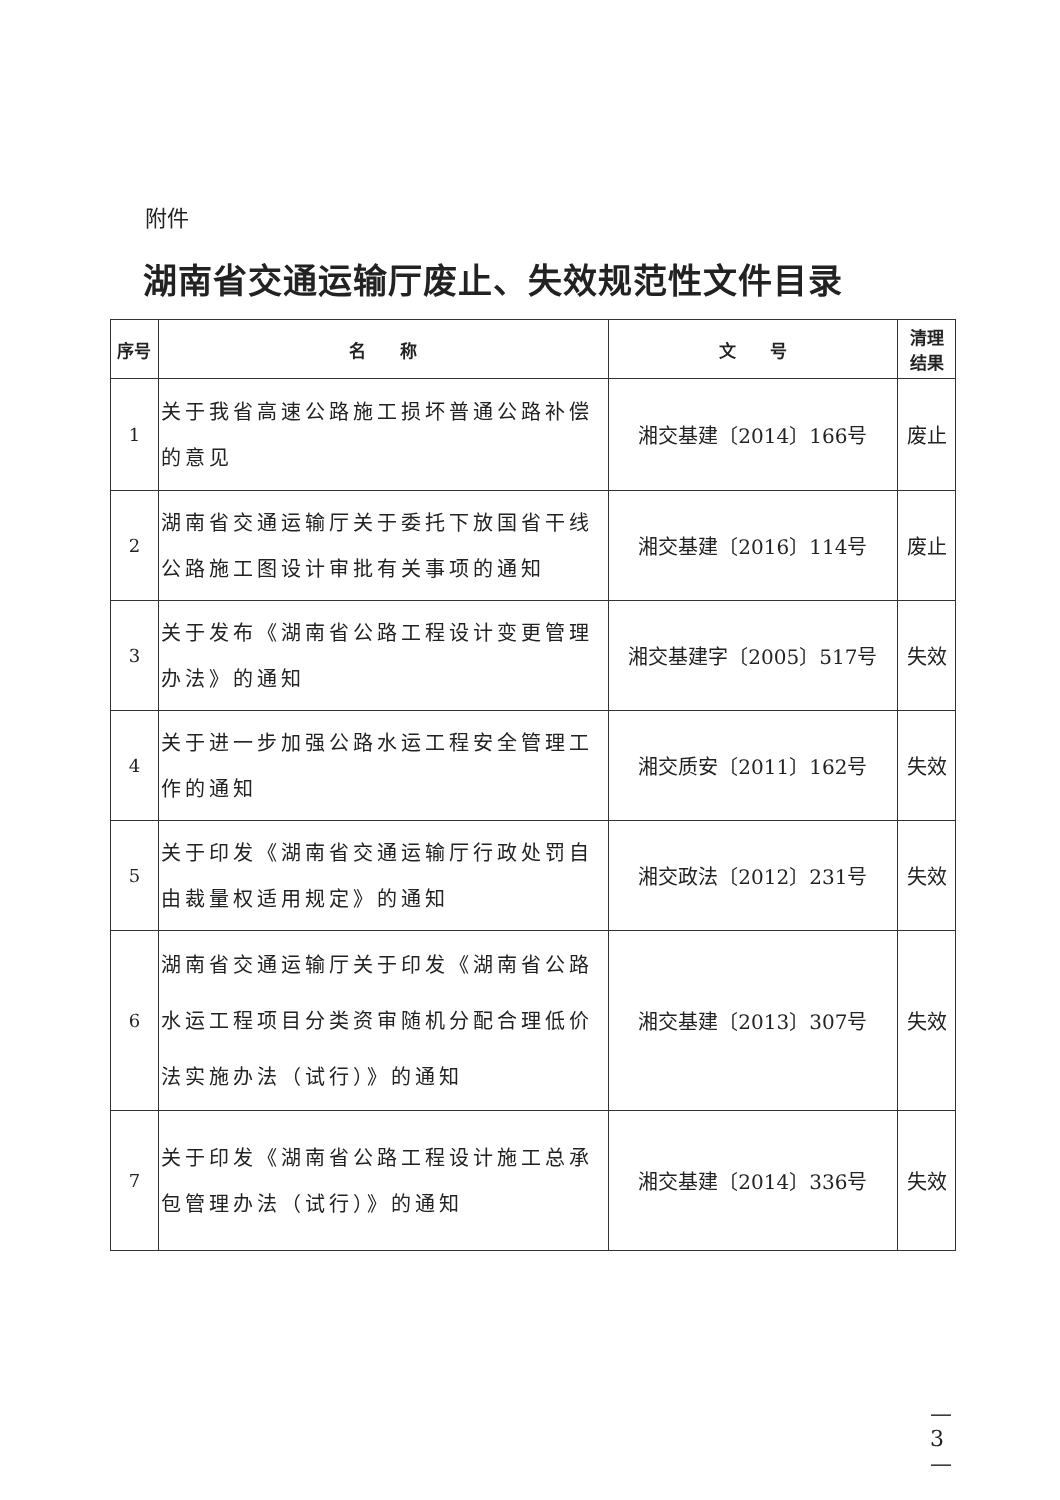附件
湖南省交通运输厅废止、失效规范性文件目录
| 序号 | 名 称 | 文 号 | 清理 结果 |
| --- | --- | --- | --- |
| 1 | 关于我省高速公路施工损坏普通公路补偿的意见 | 湘交基建〔2014〕166号 | 废止 |
| 2 | 湖南省交通运输厅关于委托下放国省干线公路施工图设计审批有关事项的通知 | 湘交基建〔2016〕114号 | 废止 |
| 3 | 关于发布《湖南省公路工程设计变更管理办法》的通知 | 湘交基建字〔2005〕517号 | 失效 |
| 4 | 关于进一步加强公路水运工程安全管理工作的通知 | 湘交质安〔2011〕162号 | 失效 |
| 5 | 关于印发《湖南省交通运输厅行政处罚自由裁量权适用规定》的通知 | 湘交政法〔2012〕231号 | 失效 |
| 6 | 湖南省交通运输厅关于印发《湖南省公路水运工程项目分类资审随机分配合理低价法实施办法（试行）》的通知 | 湘交基建〔2013〕307号 | 失效 |
| 7 | 关于印发《湖南省公路工程设计施工总承包管理办法（试行）》的通知 | 湘交基建〔2014〕336号 | 失效 |
— 3 —